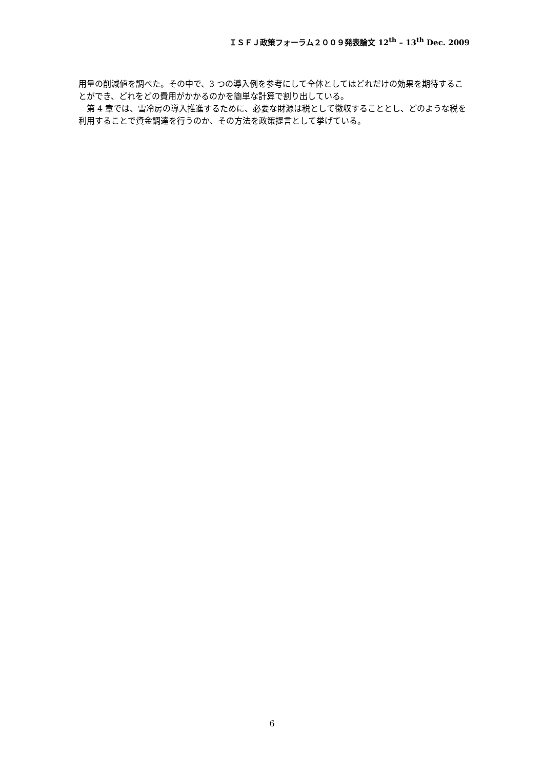ＩＳＦＪ政策フォーラム２００９発表論文 12<sup>th</sup> – 13<sup>th</sup> Dec. 2009
用量の削減値を調べた。その中で、3 つの導入例を参考にして全体としてはどれだけの効果を期待することができ、どれをどの費用がかかるのかを簡単な計算で割り出している。
　第 4 章では、雪冷房の導入推進するために、必要な財源は税として徴収することとし、どのような税を利用することで資金調達を行うのか、その方法を政策提言として挙げている。
6